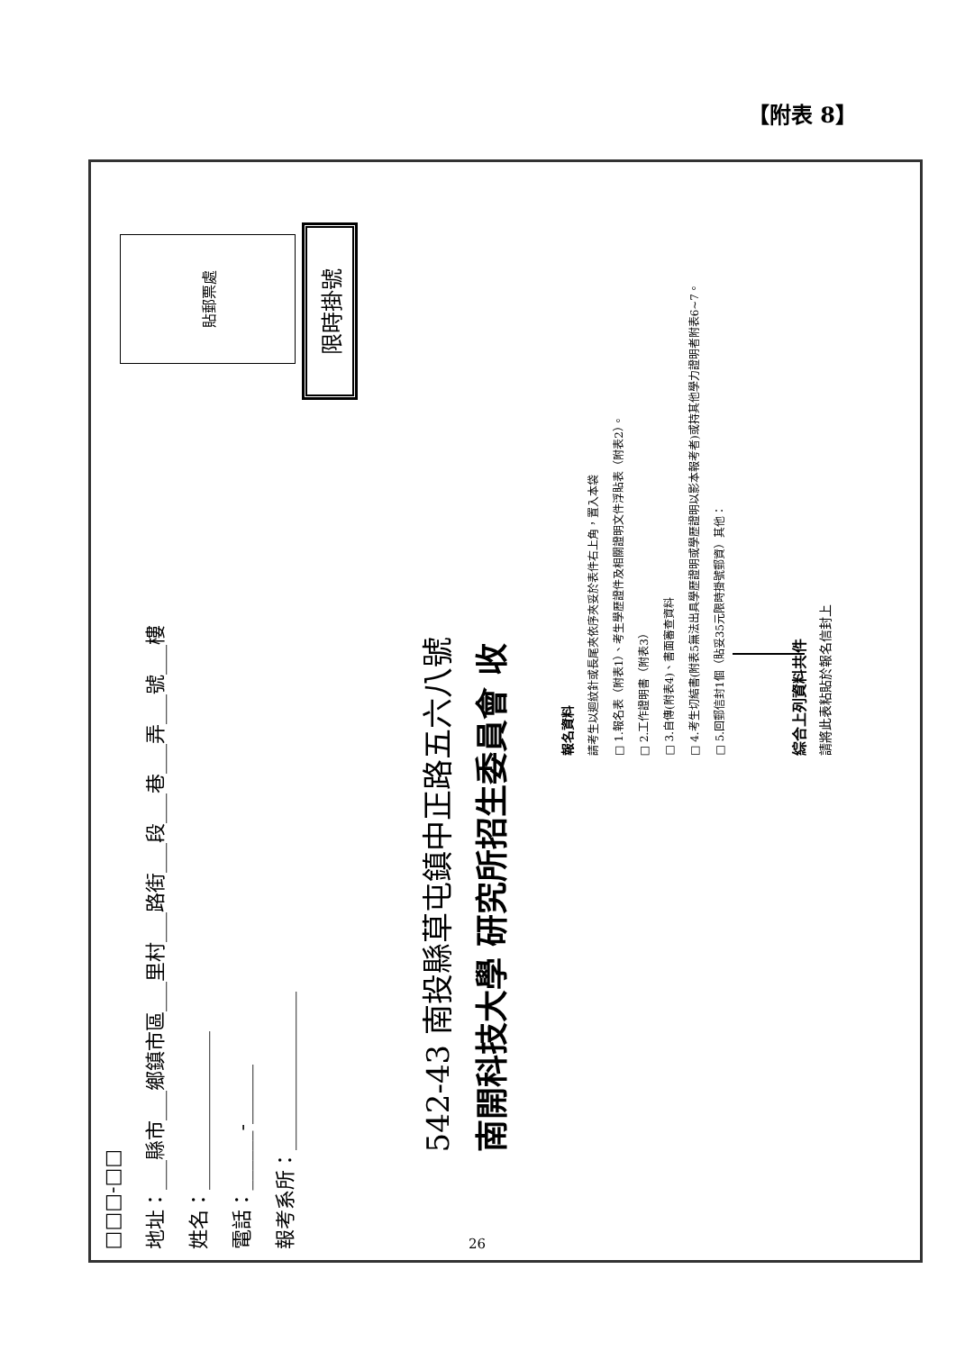【附表 8】
貼郵票處
□□□-□□
地址：___縣市___鄉鎮市區___里村___路街___段___巷___弄___號___樓
姓名：________________
電話：______-______
報考系所：________________
限時掛號
542-43 南投縣草屯鎮中正路五六八號
南開科技大學 研究所招生委員會 收
報名資料
請考生以迴紋針或長尾夾依序夾妥於表件右上角，置入本袋
□ 1.報名表（附表1）、考生學歷證件及相關證明文件浮貼表（附表2）。
□ 2.工作證明書（附表3）
□ 3.自傳(附表4)、書面審查資料
□ 4.考生切結書(附表5無法出具學歷證明或學歷證明以影本報考者)或持其他學力證明者附表6~7。
□ 5.回郵信封1個（貼妥35元限時掛號郵資）其他：
綜合上列資料共 件
請將此表粘貼於報名信封上
26